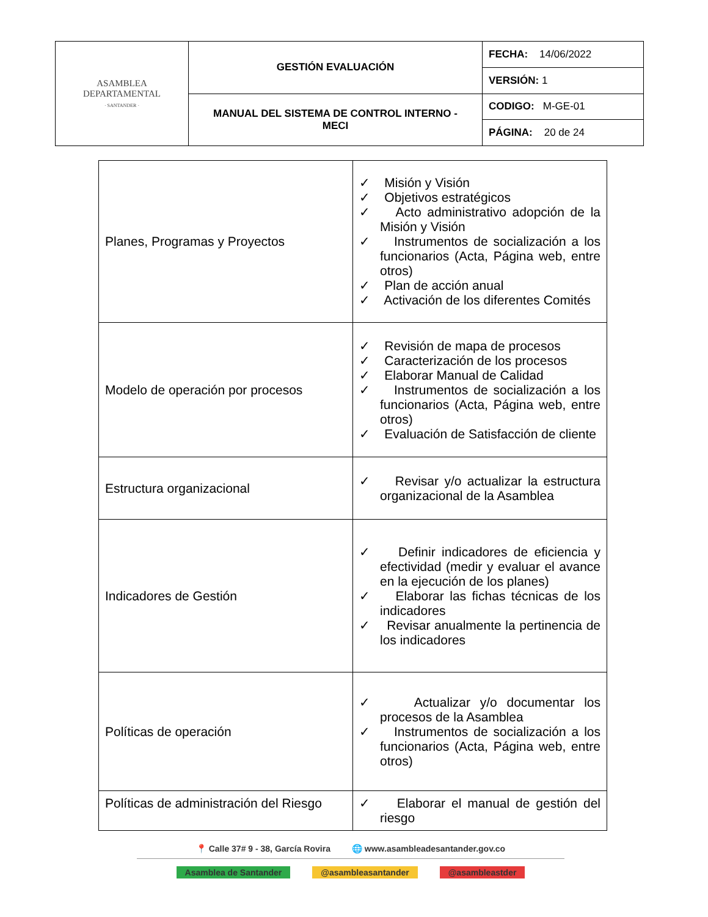| ASAMBLEA DEPARTAMENTAL · SANTANDER · | GESTIÓN EVALUACIÓN | FECHA: 14/06/2022 |
| | | VERSIÓN: 1 |
| | MANUAL DEL SISTEMA DE CONTROL INTERNO - MECI | CODIGO: M-GE-01 |
| | | PÁGINA: 20 de 24 |
| Planes, Programas y Proyectos | ✓ Misión y Visión ✓ Objetivos estratégicos ✓ Acto administrativo adopción de la Misión y Visión ✓ Instrumentos de socialización a los funcionarios (Acta, Página web, entre otros) ✓ Plan de acción anual ✓ Activación de los diferentes Comités |
| Modelo de operación por procesos | ✓ Revisión de mapa de procesos ✓ Caracterización de los procesos ✓ Elaborar Manual de Calidad ✓ Instrumentos de socialización a los funcionarios (Acta, Página web, entre otros) ✓ Evaluación de Satisfacción de cliente |
| Estructura organizacional | ✓ Revisar y/o actualizar la estructura organizacional de la Asamblea |
| Indicadores de Gestión | ✓ Definir indicadores de eficiencia y efectividad (medir y evaluar el avance en la ejecución de los planes) ✓ Elaborar las fichas técnicas de los indicadores ✓ Revisar anualmente la pertinencia de los indicadores |
| Políticas de operación | ✓ Actualizar y/o documentar los procesos de la Asamblea ✓ Instrumentos de socialización a los funcionarios (Acta, Página web, entre otros) |
| Políticas de administración del Riesgo | ✓ Elaborar el manual de gestión del riesgo |
📍 Calle 37# 9 - 38, García Rovira 🌐 www.asambleadesantander.gov.co
Asamblea de Santander @asambleasantander @asambleastder